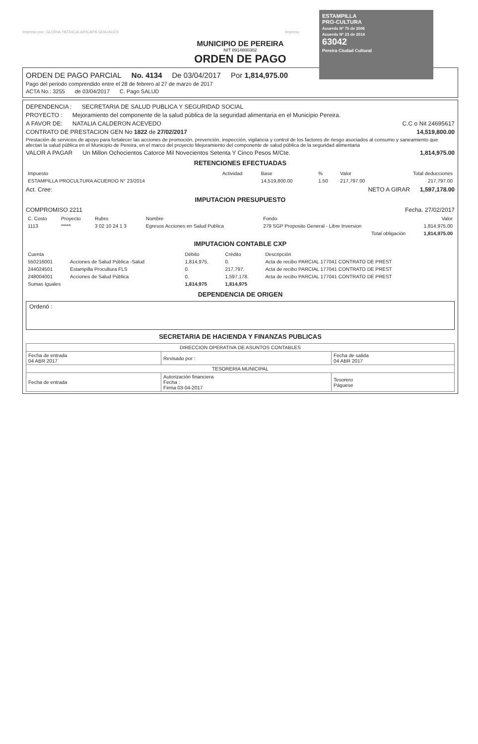ESTAMPILLA
PRO-CULTURA
Acuerdo Nº 75 de 2006
Acuerdo Nº 23 de 2014
63042
Pereira Ciudad Cultural
Impreso por: GLORIA PATRICIA ARICAPA GRAJALES Impreso
MUNICIPIO DE PEREIRA
NIT 8914800302
ORDEN DE PAGO
ORDEN DE PAGO PARCIAL No. 4134 De 03/04/2017 Por 1,814,975.00
Pago del periodo comprendido entre el 28 de febrero al 27 de marzo de 2017
ACTA No.: 3255 de 03/04/2017 C. Pago SALUD
DEPENDENCIA : SECRETARIA DE SALUD PUBLICA Y SEGURIDAD SOCIAL
PROYECTO : Mejoramiento del componente de la salud pública de la seguridad alimentaria en el Municipio Pereira.
A FAVOR DE: NATALIA CALDERON ACEVEDO C.C o Nit 24695617
CONTRATO DE PRESTACION GEN No 1822 de 27/02/2017 14,519,800.00
Prestación de servicios de apoyo para fortalecer las acciones de promoción, prevención, inspección, vigilancia y control de los factores de riesgo asociados al consumo y saneamiento que afectan la salud pública en el Municipio de Pereira, en el marco del proyecto Mejoramiento del componente de salud pública de la seguridad alimentaria
VALOR A PAGAR Un Millon Ochocientos Catorce Mil Novecientos Setenta Y Cinco Pesos M/Cte. 1,814,975.00
RETENCIONES EFECTUADAS
| Impuesto | Actividad | Base | % | Valor | Total deducciones |
| --- | --- | --- | --- | --- | --- |
| ESTAMPILLA PROCULTURA ACUERDO N° 23/2014 | | 14,519,800.00 | 1.50 | 217,797.00 | 217,797.00 |
Act. Cree: NETO A GIRAR 1,597,178.00
IMPUTACION PRESUPUESTO
COMPROMISO 2211 Fecha. 27/02/2017
| C. Costo | Proyecto | Rubro | Nombre | Fondo | Valor |
| --- | --- | --- | --- | --- | --- |
| 1113 | ***** | 3 02 10 24 1 3 | Egresos Acciones en Salud Publica | 279 SGP Proposito General - Libre Inversion | 1,814,975.00 |
| Total obligación | | | | | 1,814,975.00 |
IMPUTACION CONTABLE CXP
| Cuenta | | Débito | Crédito | Descripción |
| --- | --- | --- | --- | --- |
| 550216001 | Acciones de Salud Pública -Salud | 1,814,975. | 0. | Acta de recibo PARCIAL 177041 CONTRATO DE PREST |
| 244024501 | Estampilla Procultura FLS | 0. | 217,797. | Acta de recibo PARCIAL 177041 CONTRATO DE PREST |
| 248004001 | Acciones de Salud Pública | 0. | 1,597,178. | Acta de recibo PARCIAL 177041 CONTRATO DE PREST |
| Sumas Iguales | | 1,814,975 | 1,814,975 | |
DEPENDENCIA DE ORIGEN
Ordenó :
SECRETARIA DE HACIENDA Y FINANZAS PUBLICAS
| DIRECCION OPERATIVA DE ASUNTOS CONTABLES | | |
| --- | --- | --- |
| Fecha de entrada 04 ABR 2017 | Revisado por : | Fecha de salida 04 ABR 2017 |
| TESORERIA MUNICIPAL | | |
| Fecha de entrada | Autorización financiera Fecha : Firma 03-04-2017 | Tesorero Páguese |